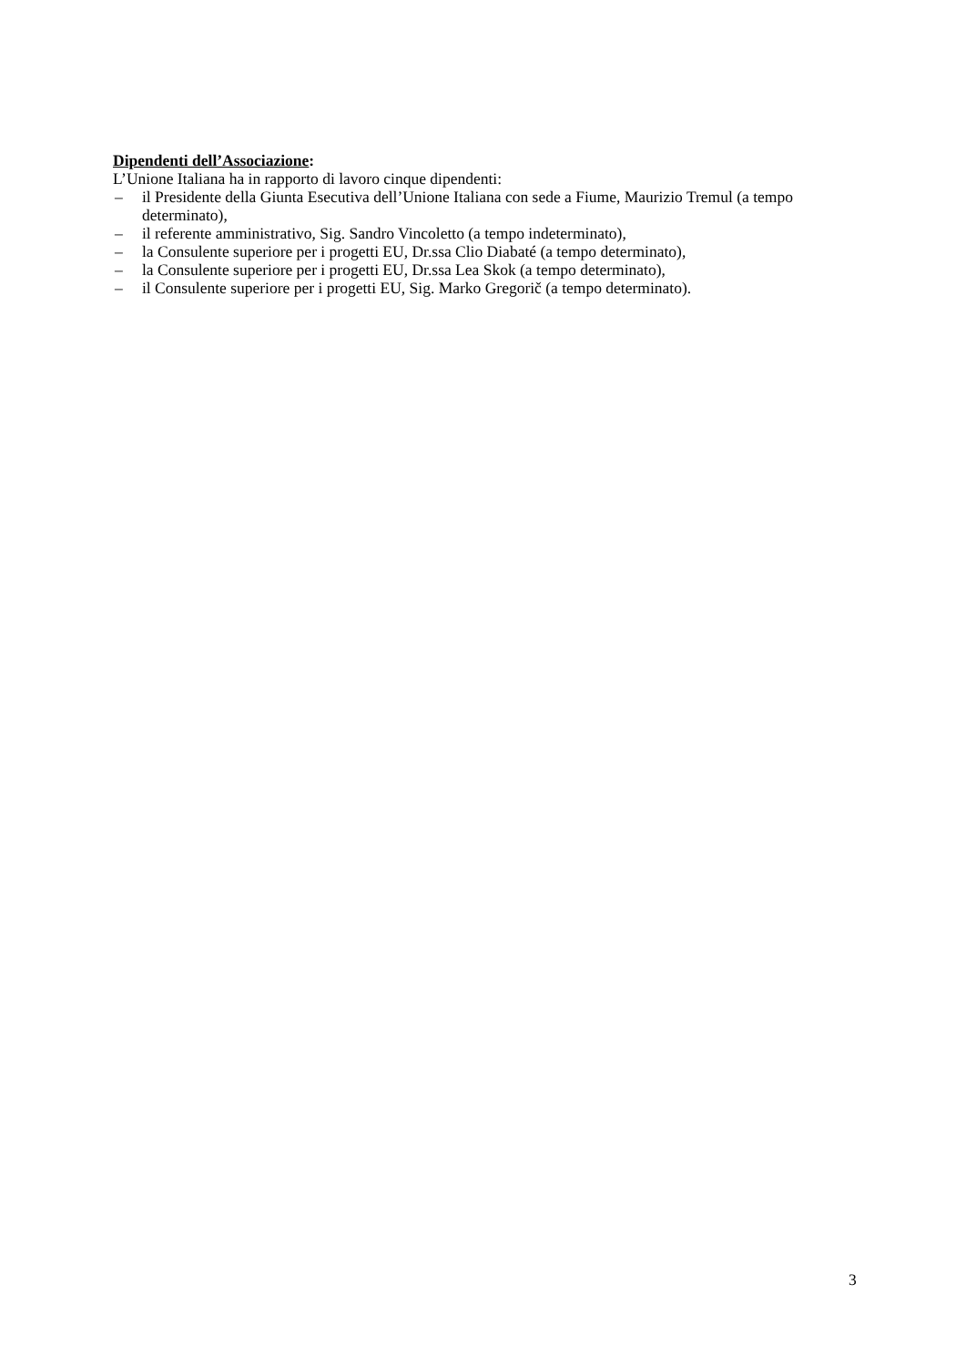Dipendenti dell’Associazione:
L’Unione Italiana ha in rapporto di lavoro cinque dipendenti:
– il Presidente della Giunta Esecutiva dell’Unione Italiana con sede a Fiume, Maurizio Tremul (a tempo determinato),
– il referente amministrativo, Sig. Sandro Vincoletto (a tempo indeterminato),
– la Consulente superiore per i progetti EU, Dr.ssa Clio Diabaté (a tempo determinato),
– la Consulente superiore per i progetti EU, Dr.ssa Lea Skok (a tempo determinato),
– il Consulente superiore per i progetti EU, Sig. Marko Gregorič (a tempo determinato).
3